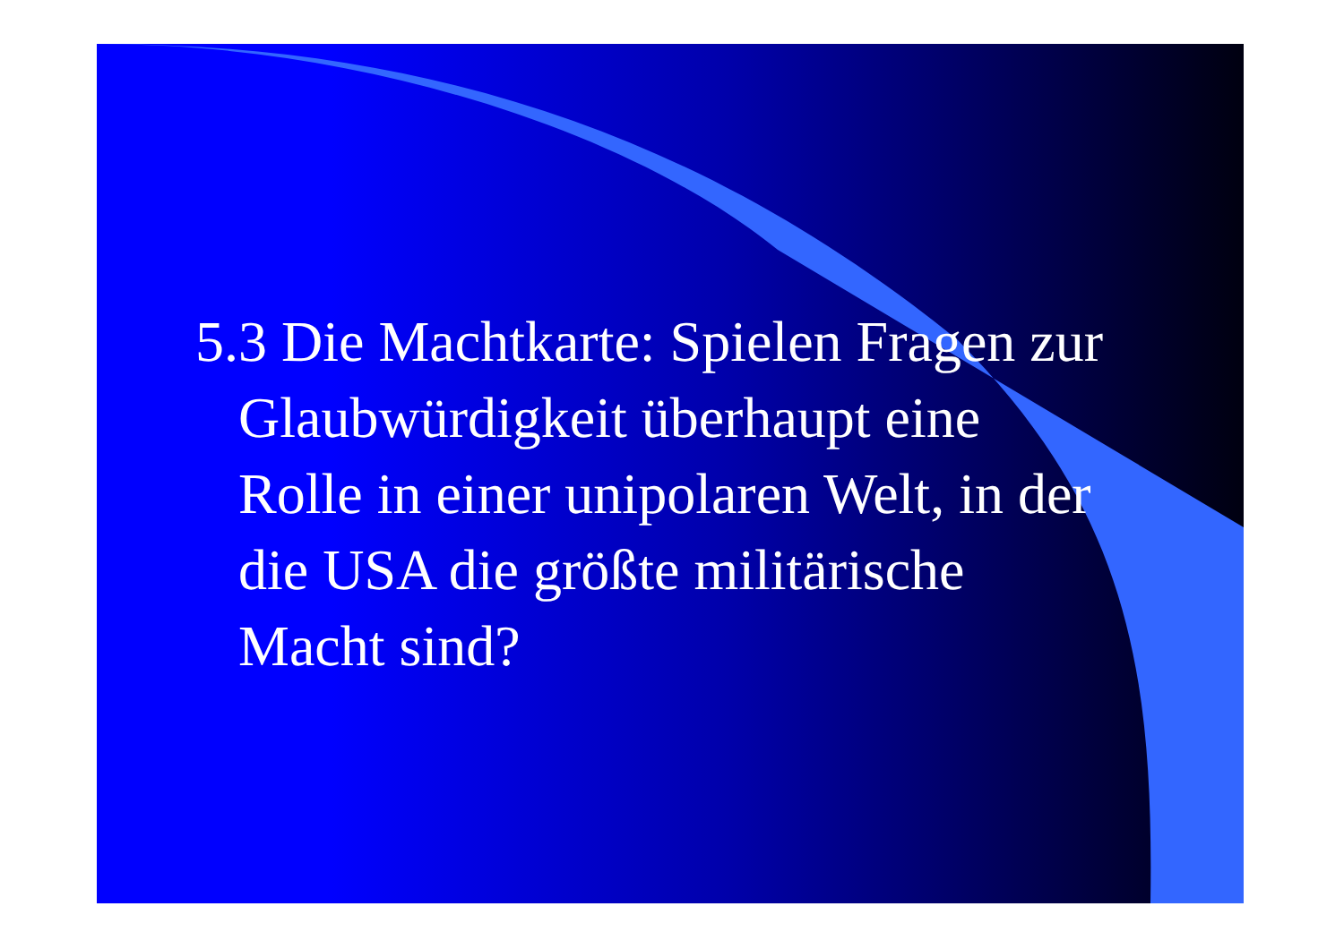5.3 Die Machtkarte: Spielen Fragen zur Glaubwürdigkeit überhaupt eine Rolle in einer unipolaren Welt, in der die USA die größte militärische Macht sind?